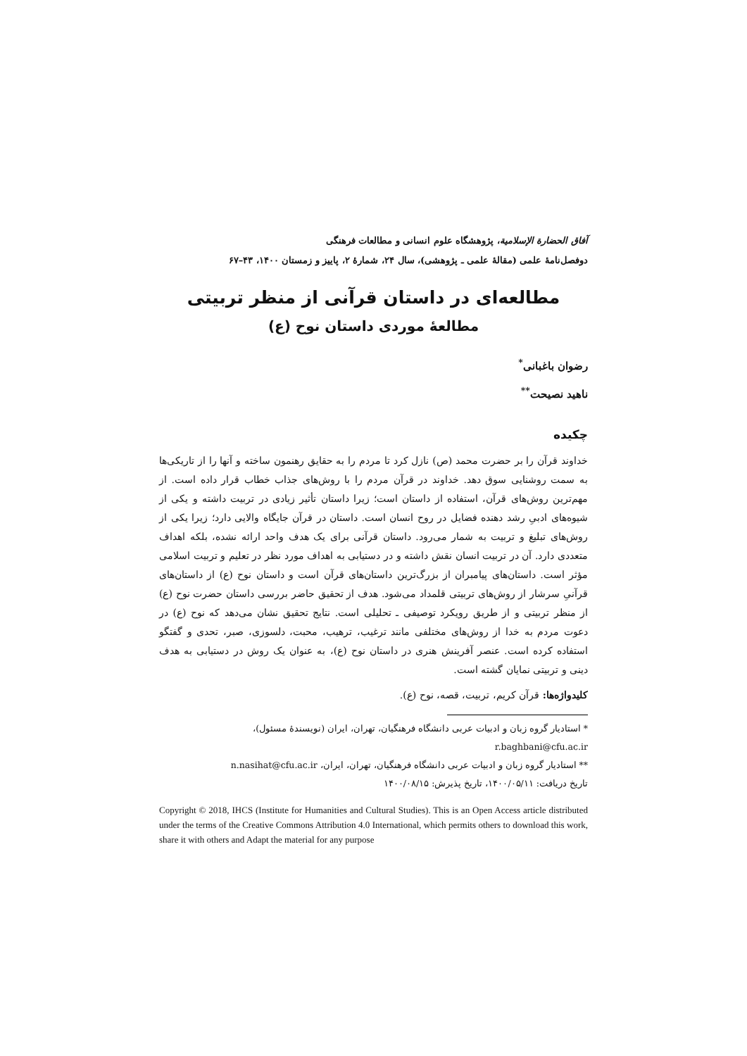آفاق الحضارة الإسلامية، پژوهشگاه علوم انسانی و مطالعات فرهنگی
دوفصل‌نامهٔ علمی (مقالهٔ علمی ـ پژوهشی)، سال ۲۴، شمارهٔ ۲، پاییز و زمستان ۱۴۰۰، ۴۳–۶۷
مطالعه‌ای در داستان قرآنی از منظر تربیتی
مطالعهٔ موردی داستان نوح (ع)
رضوان باغبانی<sup>*</sup>
ناهید نصیحت<sup>**</sup>
چکیده
خداوند قرآن را بر حضرت محمد (ص) نازل کرد تا مردم را به حقایق رهنمون ساخته و آنها را از تاریکی‌ها به سمت روشنایی سوق دهد. خداوند در قرآن مردم را با روش‌های جذاب خطاب قرار داده است. از مهم‌ترین روش‌های قرآن، استفاده از داستان است؛ زیرا داستان تأثیر زیادی در تربیت داشته و یکی از شیوه‌های ادبیِ رشد دهنده فضایل در روح انسان است. داستان در قرآن جایگاه والایی دارد؛ زیرا یکی از روش‌های تبلیغ و تربیت به شمار می‌رود. داستان قرآنی برای یک هدف واحد ارائه نشده، بلکه اهداف متعددی دارد. آن در تربیت انسان نقش داشته و در دستیابی به اهداف مورد نظر در تعلیم و تربیت اسلامی مؤثر است. داستان‌های پیامبران از بزرگ‌ترین داستان‌های قرآن است و داستان نوح (ع) از داستان‌های قرآنیِ سرشار از روش‌های تربیتی قلمداد می‌شود. هدف از تحقیق حاضر بررسی داستان حضرت نوح (ع) از منظر تربیتی و از طریق رویکرد توصیفی ـ تحلیلی است. نتایج تحقیق نشان می‌دهد که نوح (ع) در دعوت مردم به خدا از روش‌های مختلفی مانند ترغیب، ترهیب، محبت، دلسوزی، صبر، تحدی و گفتگو استفاده کرده است. عنصر آفرینش هنری در داستان نوح (ع)، به عنوان یک روش در دستیابی به هدف دینی و تربیتی نمایان گشته است.
کلیدواژه‌ها: قرآن کریم، تربیت، قصه، نوح (ع).
* استادیار گروه زبان و ادبیات عربی دانشگاه فرهنگیان، تهران، ایران (نویسندهٔ مسئول)،
r.baghbani@cfu.ac.ir
** استادیار گروه زبان و ادبیات عربی دانشگاه فرهنگیان، تهران، ایران، n.nasihat@cfu.ac.ir
تاریخ دریافت: ۱۴۰۰/۰۵/۱۱، تاریخ پذیرش: ۱۴۰۰/۰۸/۱۵
Copyright © 2018, IHCS (Institute for Humanities and Cultural Studies). This is an Open Access article distributed under the terms of the Creative Commons Attribution 4.0 International, which permits others to download this work, share it with others and Adapt the material for any purpose